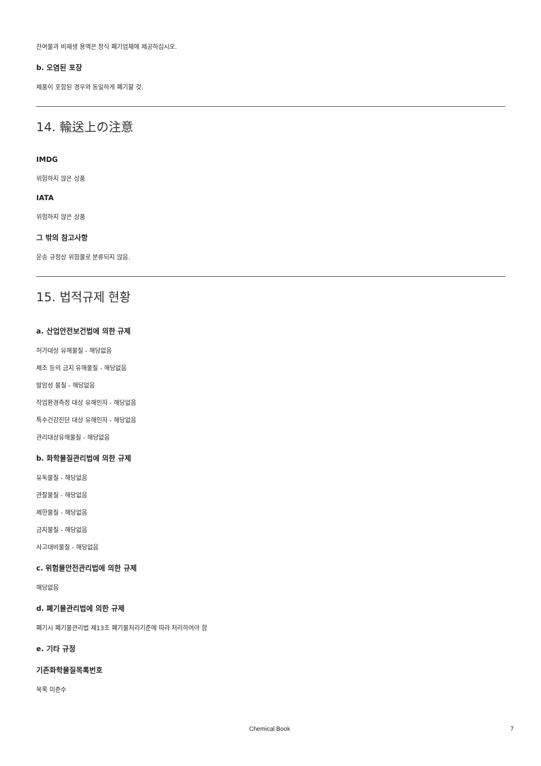잔여물과 비재생 용액은 정식 폐기업체에 제공하십시오.
b. 오염된 포장
제품이 포함된 경우와 동일하게 폐기할 것.
14. 輸送上の注意
IMDG
위험하지 않은 상품
IATA
위험하지 않은 상품
그 밖의 참고사항
운송 규정상 위험물로 분류되지 않음.
15. 법적규제 현황
a. 산업안전보건법에 의한 규제
허가대상 유해물질 - 해당없음
제조 등의 금지 유해물질 - 해당없음
발암성 물질 - 해당없음
작업환경측정 대상 유해인자 - 해당없음
특수건강진단 대상 유해인자 - 해당없음
관리대상유해물질 - 해당없음
b. 화학물질관리법에 의한 규제
유독물질 - 해당없음
관찰물질 - 해당없음
제한물질 - 해당없음
금지물질 - 해당없음
사고대비물질 - 해당없음
c. 위험물안전관리법에 의한 규제
해당없음
d. 폐기물관리법에 의한 규제
폐기시 폐기물관리법 제13조 폐기물처리기준에 따라 처리하여야 함
e. 기타 규정
기존화학물질목록번호
목록 미준수
Chemical Book 7